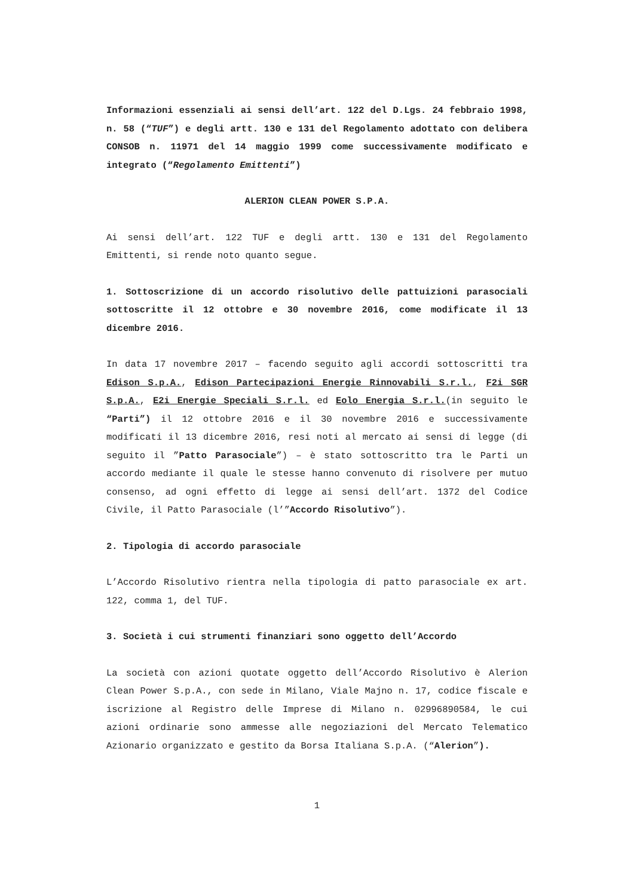Informazioni essenziali ai sensi dell’art. 122 del D.Lgs. 24 febbraio 1998, n. 58 (“TUF”) e degli artt. 130 e 131 del Regolamento adottato con delibera CONSOB n. 11971 del 14 maggio 1999 come successivamente modificato e integrato (“Regolamento Emittenti”)
ALERION CLEAN POWER S.P.A.
Ai sensi dell’art. 122 TUF e degli artt. 130 e 131 del Regolamento Emittenti, si rende noto quanto segue.
1. Sottoscrizione di un accordo risolutivo delle pattuizioni parasociali sottoscritte il 12 ottobre e 30 novembre 2016, come modificate il 13 dicembre 2016.
In data 17 novembre 2017 – facendo seguito agli accordi sottoscritti tra Edison S.p.A., Edison Partecipazioni Energie Rinnovabili S.r.l., F2i SGR S.p.A., E2i Energie Speciali S.r.l. ed Eolo Energia S.r.l.(in seguito le “Parti”) il 12 ottobre 2016 e il 30 novembre 2016 e successivamente modificati il 13 dicembre 2016, resi noti al mercato ai sensi di legge (di seguito il ”Patto Parasociale”) – è stato sottoscritto tra le Parti un accordo mediante il quale le stesse hanno convenuto di risolvere per mutuo consenso, ad ogni effetto di legge ai sensi dell’art. 1372 del Codice Civile, il Patto Parasociale (l’”Accordo Risolutivo”).
2. Tipologia di accordo parasociale
L’Accordo Risolutivo rientra nella tipologia di patto parasociale ex art. 122, comma 1, del TUF.
3. Società i cui strumenti finanziari sono oggetto dell’Accordo
La società con azioni quotate oggetto dell’Accordo Risolutivo è Alerion Clean Power S.p.A., con sede in Milano, Viale Majno n. 17, codice fiscale e iscrizione al Registro delle Imprese di Milano n. 02996890584, le cui azioni ordinarie sono ammesse alle negoziazioni del Mercato Telematico Azionario organizzato e gestito da Borsa Italiana S.p.A. (“Alerion”).
1